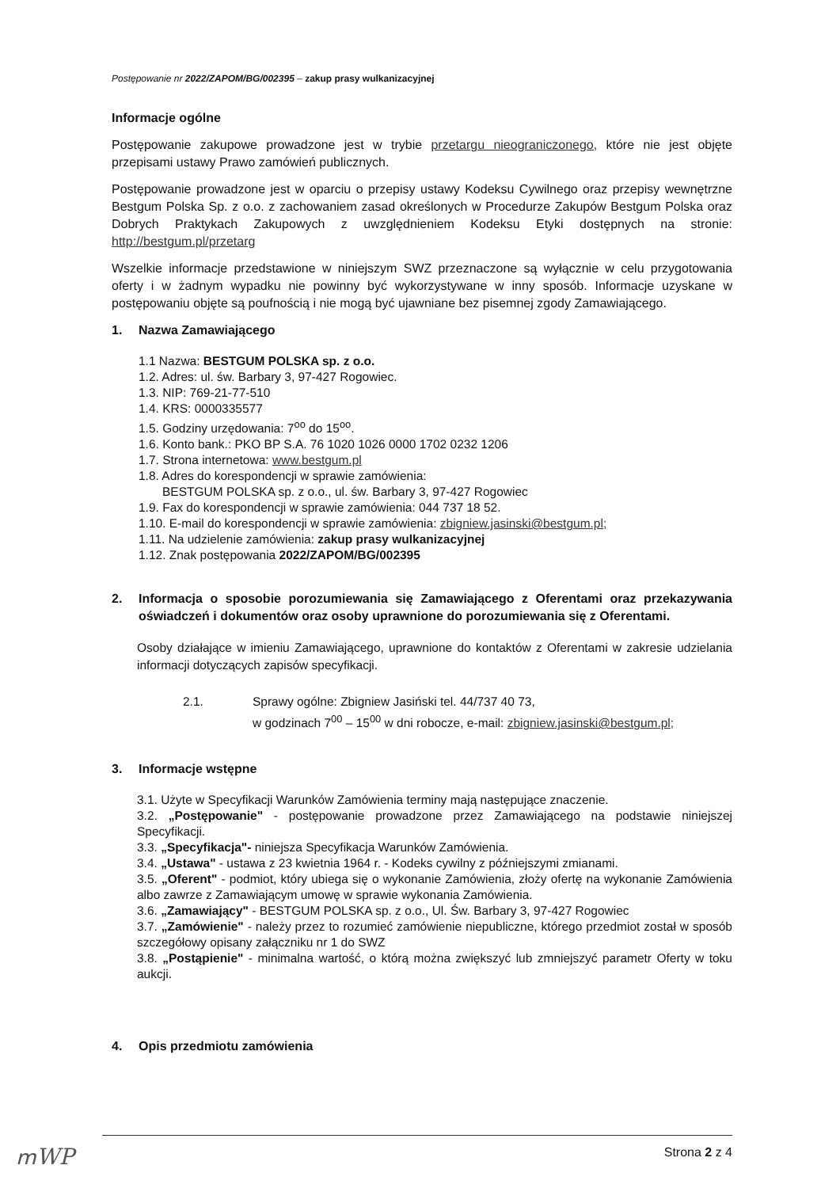Postępowanie nr 2022/ZAPOM/BG/002395 – zakup prasy wulkanizacyjnej
Informacje ogólne
Postępowanie zakupowe prowadzone jest w trybie przetargu nieograniczonego, które nie jest objęte przepisami ustawy Prawo zamówień publicznych.
Postępowanie prowadzone jest w oparciu o przepisy ustawy Kodeksu Cywilnego oraz przepisy wewnętrzne Bestgum Polska Sp. z o.o. z zachowaniem zasad określonych w Procedurze Zakupów Bestgum Polska oraz Dobrych Praktykach Zakupowych z uwzględnieniem Kodeksu Etyki dostępnych na stronie: http://bestgum.pl/przetarg
Wszelkie informacje przedstawione w niniejszym SWZ przeznaczone są wyłącznie w celu przygotowania oferty i w żadnym wypadku nie powinny być wykorzystywane w inny sposób. Informacje uzyskane w postępowaniu objęte są poufnością i nie mogą być ujawniane bez pisemnej zgody Zamawiającego.
1. Nazwa Zamawiającego
1.1 Nazwa: BESTGUM POLSKA sp. z o.o.
1.2. Adres: ul. św. Barbary 3, 97-427 Rogowiec.
1.3. NIP: 769-21-77-510
1.4. KRS: 0000335577
1.5. Godziny urzędowania: 7<sup>oo</sup> do 15<sup>oo</sup>.
1.6. Konto bank.: PKO BP S.A. 76 1020 1026 0000 1702 0232 1206
1.7. Strona internetowa: www.bestgum.pl
1.8. Adres do korespondencji w sprawie zamówienia:
BESTGUM POLSKA sp. z o.o., ul. św. Barbary 3, 97-427 Rogowiec
1.9. Fax do korespondencji w sprawie zamówienia: 044 737 18 52.
1.10. E-mail do korespondencji w sprawie zamówienia: zbigniew.jasinski@bestgum.pl;
1.11. Na udzielenie zamówienia: zakup prasy wulkanizacyjnej
1.12. Znak postępowania 2022/ZAPOM/BG/002395
2. Informacja o sposobie porozumiewania się Zamawiającego z Oferentami oraz przekazywania oświadczeń i dokumentów oraz osoby uprawnione do porozumiewania się z Oferentami.
Osoby działające w imieniu Zamawiającego, uprawnione do kontaktów z Oferentami w zakresie udzielania informacji dotyczących zapisów specyfikacji.
2.1. Sprawy ogólne: Zbigniew Jasiński tel. 44/737 40 73,
w godzinach 7<sup>00</sup> – 15<sup>00</sup> w dni robocze, e-mail: zbigniew.jasinski@bestgum.pl;
3. Informacje wstępne
3.1. Użyte w Specyfikacji Warunków Zamówienia terminy mają następujące znaczenie.
3.2. „Postępowanie" - postępowanie prowadzone przez Zamawiającego na podstawie niniejszej Specyfikacji.
3.3. „Specyfikacja"- niniejsza Specyfikacja Warunków Zamówienia.
3.4. „Ustawa" - ustawa z 23 kwietnia 1964 r. - Kodeks cywilny z późniejszymi zmianami.
3.5. „Oferent" - podmiot, który ubiega się o wykonanie Zamówienia, złoży ofertę na wykonanie Zamówienia albo zawrze z Zamawiającym umowę w sprawie wykonania Zamówienia.
3.6. „Zamawiający" - BESTGUM POLSKA sp. z o.o., Ul. Św. Barbary 3, 97-427 Rogowiec
3.7. „Zamówienie" - należy przez to rozumieć zamówienie niepubliczne, którego przedmiot został w sposób szczegółowy opisany załączniku nr 1 do SWZ
3.8. „Postąpienie" - minimalna wartość, o którą można zwiększyć lub zmniejszyć parametr Oferty w toku aukcji.
4. Opis przedmiotu zamówienia
Strona 2 z 4
ՠWP